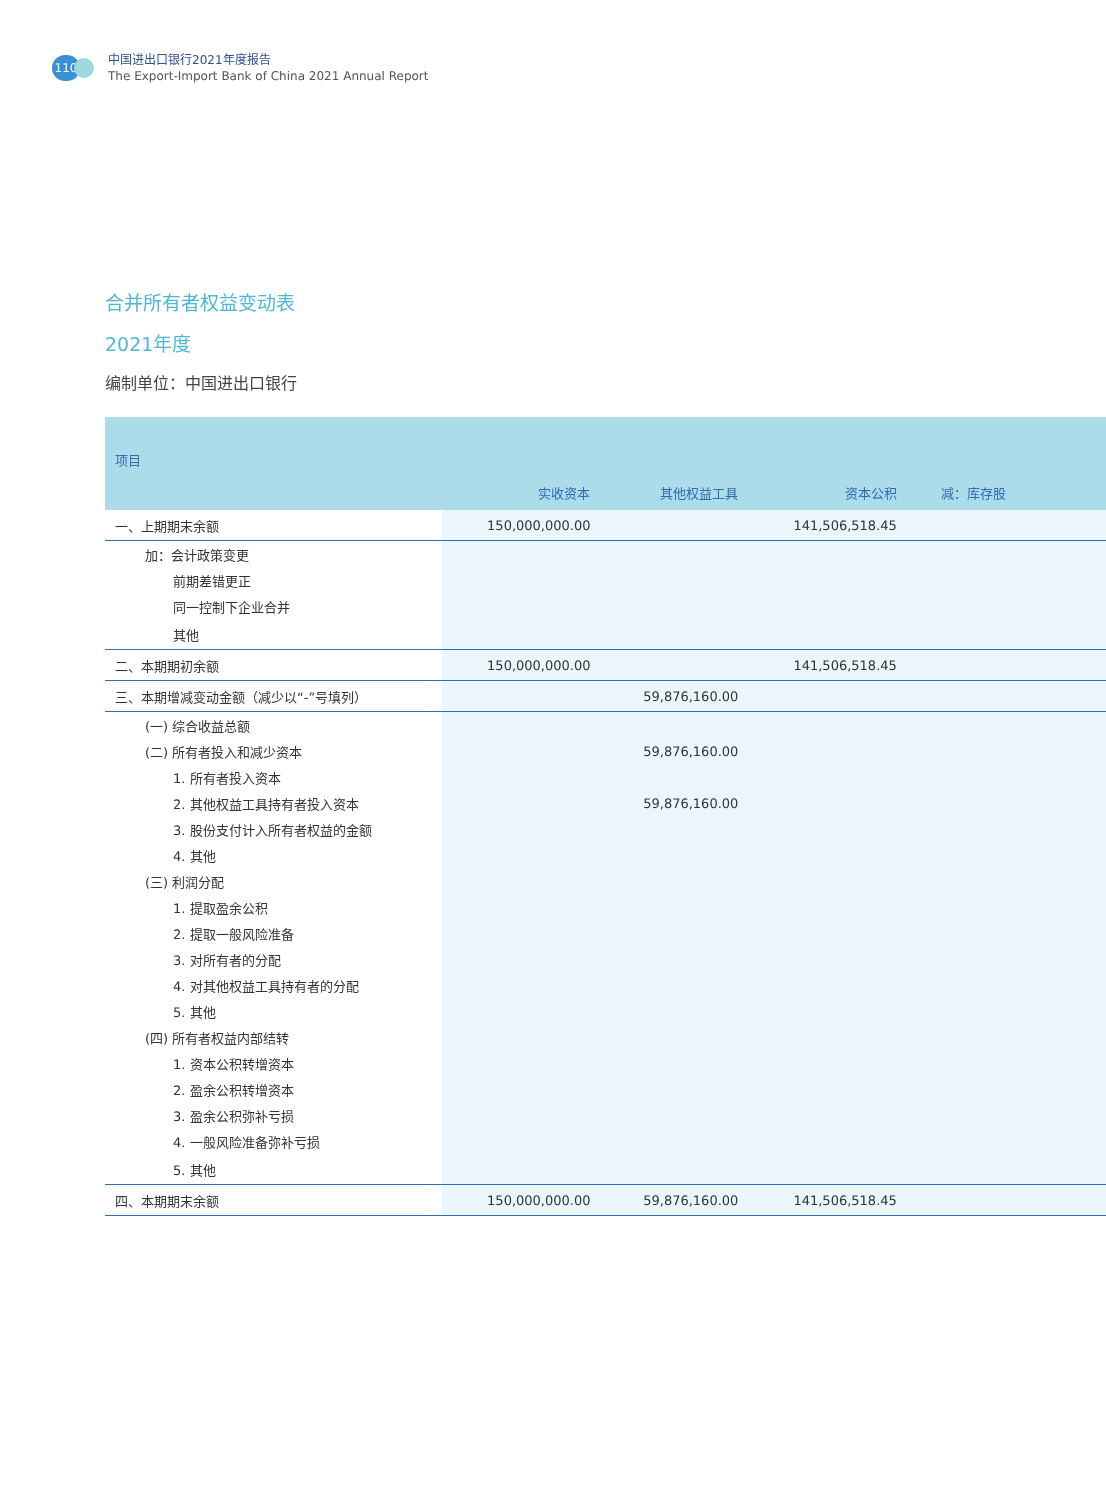110
中国进出口银行2021年度报告
The Export-Import Bank of China 2021 Annual Report
合并所有者权益变动表
2021年度
编制单位：中国进出口银行
| 项目 | 实收资本 | 其他权益工具 | 资本公积 | 减：库存股 | |
| --- | --- | --- | --- | --- | --- |
| 一、上期期末余额 | 150,000,000.00 | | 141,506,518.45 | | |
| 加：会计政策变更 | | | | | |
| 前期差错更正 | | | | | |
| 同一控制下企业合并 | | | | | |
| 其他 | | | | | |
| 二、本期期初余额 | 150,000,000.00 | | 141,506,518.45 | | |
| 三、本期增减变动金额（减少以“-”号填列） | | 59,876,160.00 | | | |
| (一) 综合收益总额 | | | | | |
| (二) 所有者投入和减少资本 | | 59,876,160.00 | | | |
| 1. 所有者投入资本 | | | | | |
| 2. 其他权益工具持有者投入资本 | | 59,876,160.00 | | | |
| 3. 股份支付计入所有者权益的金额 | | | | | |
| 4. 其他 | | | | | |
| (三) 利润分配 | | | | | |
| 1. 提取盈余公积 | | | | | |
| 2. 提取一般风险准备 | | | | | |
| 3. 对所有者的分配 | | | | | |
| 4. 对其他权益工具持有者的分配 | | | | | |
| 5. 其他 | | | | | |
| (四) 所有者权益内部结转 | | | | | |
| 1. 资本公积转增资本 | | | | | |
| 2. 盈余公积转增资本 | | | | | |
| 3. 盈余公积弥补亏损 | | | | | |
| 4. 一般风险准备弥补亏损 | | | | | |
| 5. 其他 | | | | | |
| 四、本期期末余额 | 150,000,000.00 | 59,876,160.00 | 141,506,518.45 | | |